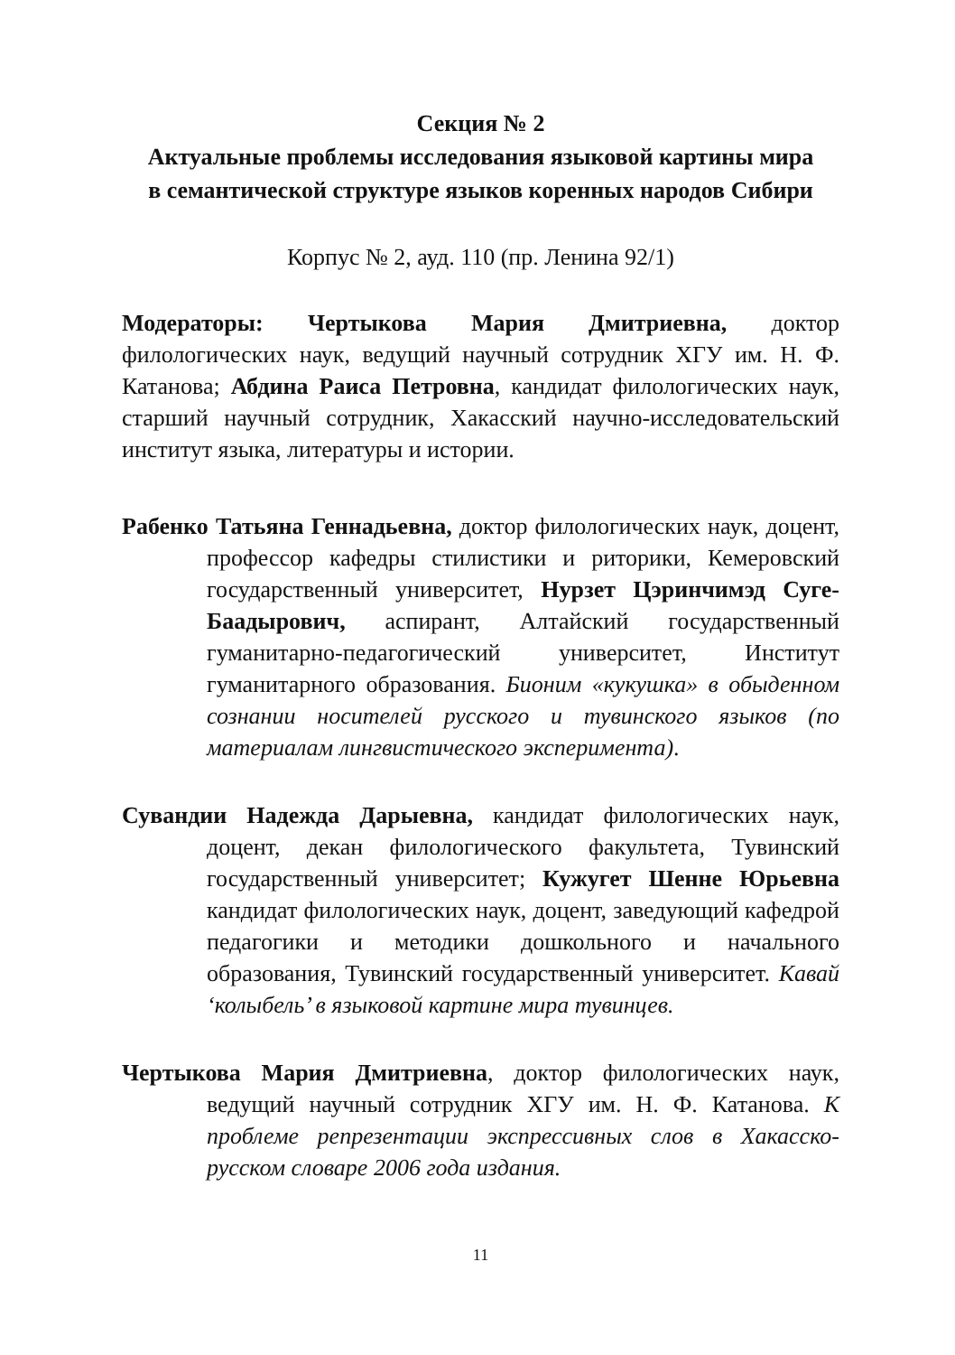Секция № 2
Актуальные проблемы исследования языковой картины мира
в семантической структуре языков коренных народов Сибири
Корпус № 2, ауд. 110 (пр. Ленина 92/1)
Модераторы: Чертыкова Мария Дмитриевна, доктор филологических наук, ведущий научный сотрудник ХГУ им. Н. Ф. Катанова; Абдина Раиса Петровна, кандидат филологических наук, старший научный сотрудник, Хакасский научно-исследовательский институт языка, литературы и истории.
Рабенко Татьяна Геннадьевна, доктор филологических наук, доцент, профессор кафедры стилистики и риторики, Кемеровский государственный университет, Нурзет Цэринчимэд Суге-Баадырович, аспирант, Алтайский государственный гуманитарно-педагогический университет, Институт гуманитарного образования. Бионим «кукушка» в обыденном сознании носителей русского и тувинского языков (по материалам лингвистического эксперимента).
Сувандии Надежда Дарыевна, кандидат филологических наук, доцент, декан филологического факультета, Тувинский государственный университет; Кужугет Шенне Юрьевна кандидат филологических наук, доцент, заведующий кафедрой педагогики и методики дошкольного и начального образования, Тувинский государственный университет. Кавай ‘колыбель’ в языковой картине мира тувинцев.
Чертыкова Мария Дмитриевна, доктор филологических наук, ведущий научный сотрудник ХГУ им. Н. Ф. Катанова. К проблеме репрезентации экспрессивных слов в Хакасско-русском словаре 2006 года издания.
11